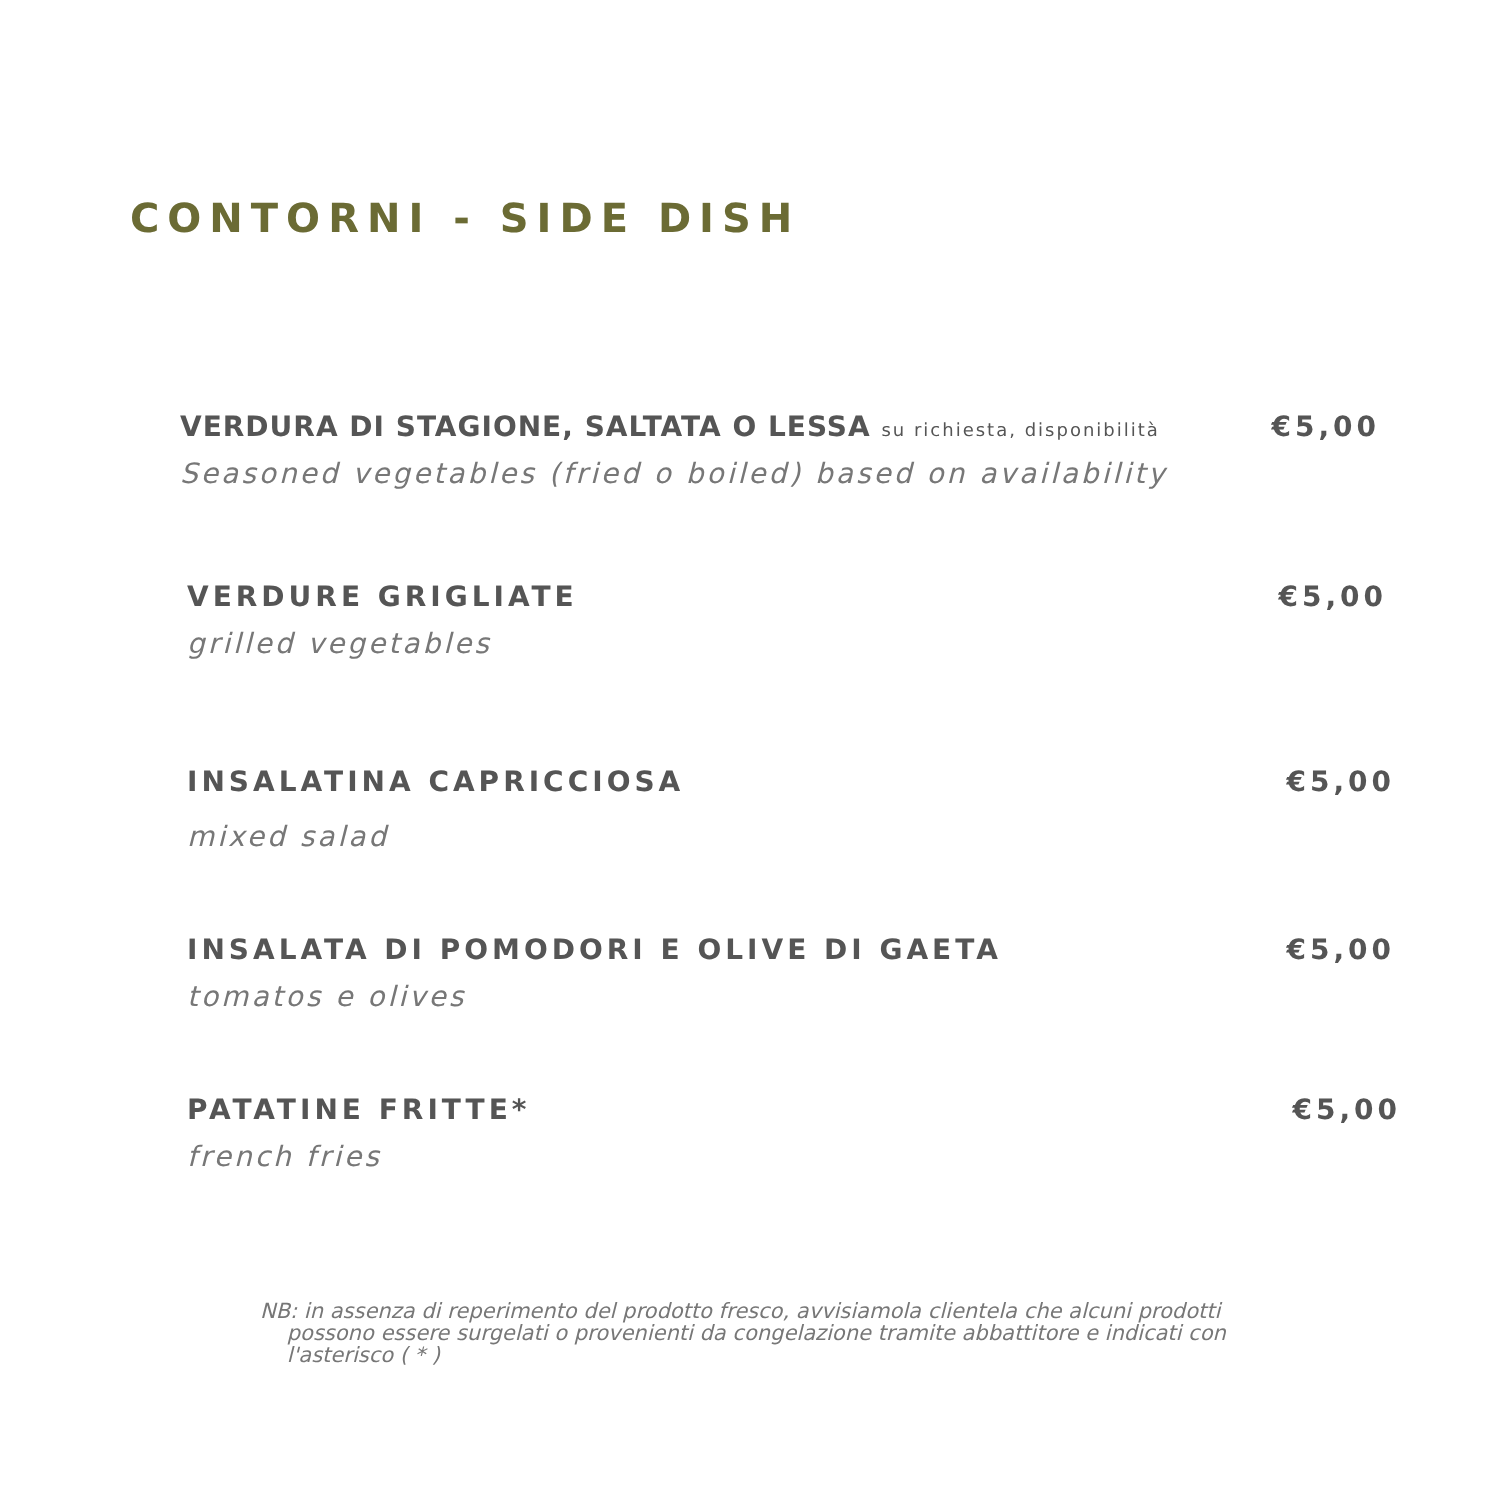CONTORNI - SIDE DISH
VERDURA DI STAGIONE, SALTATA O LESSA su richiesta, disponibilità
€5,00
Seasoned vegetables (fried o boiled) based on availability
VERDURE GRIGLIATE
€5,00
grilled vegetables
INSALATINA CAPRICCIOSA
€5,00
mixed salad
INSALATA DI POMODORI E OLIVE DI GAETA
€5,00
tomatos e olives
PATATINE FRITTE*
€5,00
french fries
NB: in assenza di reperimento del prodotto fresco, avvisiamola clientela che alcuni prodotti
possono essere surgelati o provenienti da congelazione tramite abbattitore e indicati con
l'asterisco ( * )